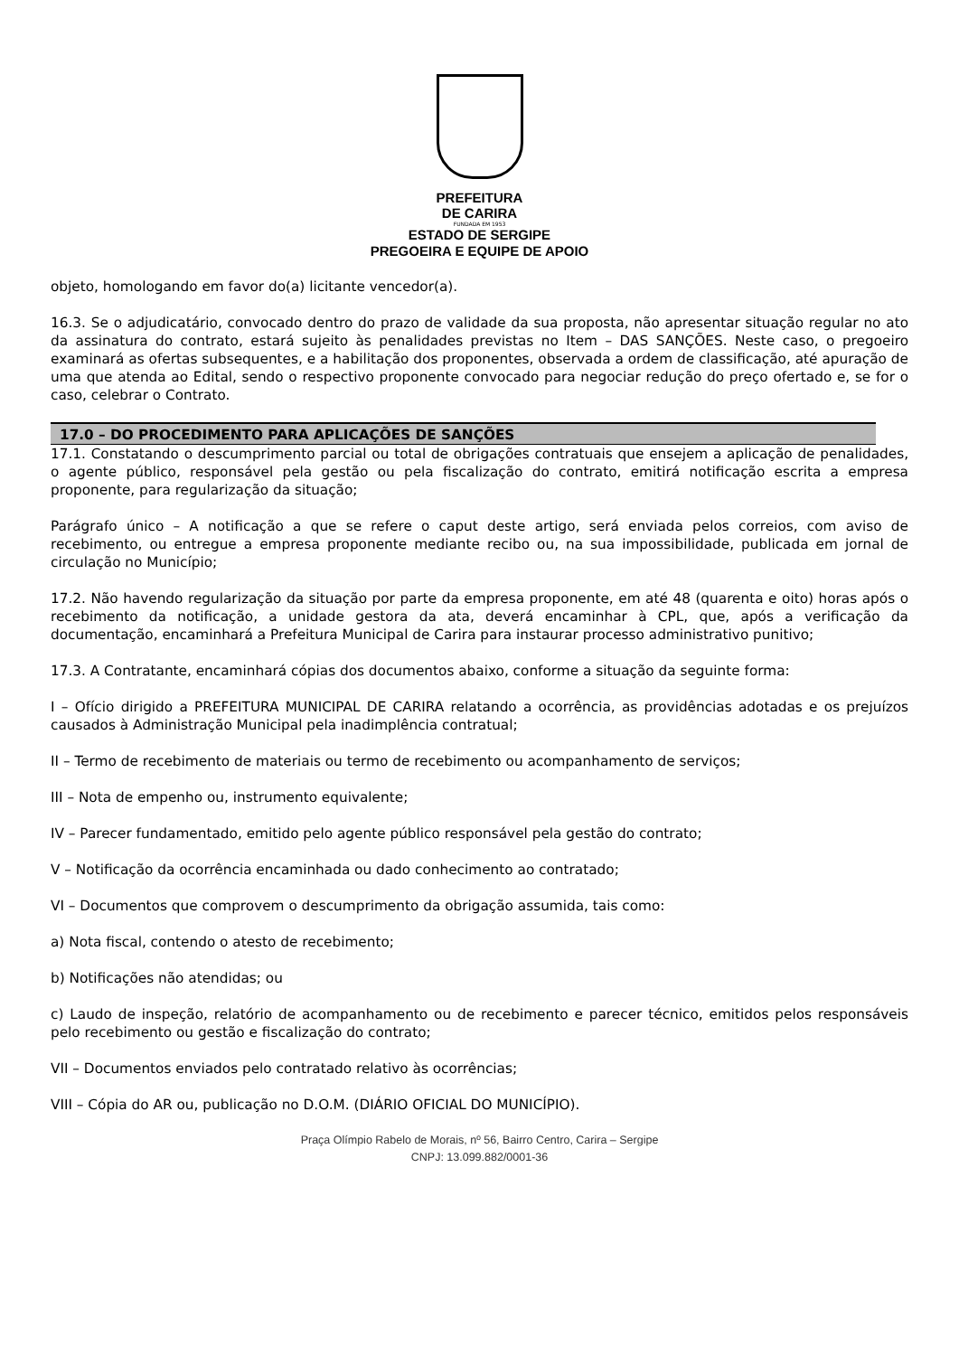PREFEITURA
DE CARIRA
FUNDADA EM 1953
ESTADO DE SERGIPE
PREGOEIRA E EQUIPE DE APOIO
objeto, homologando em favor do(a) licitante vencedor(a).
16.3. Se o adjudicatário, convocado dentro do prazo de validade da sua proposta, não apresentar situação regular no ato da assinatura do contrato, estará sujeito às penalidades previstas no Item – DAS SANÇÕES. Neste caso, o pregoeiro examinará as ofertas subsequentes, e a habilitação dos proponentes, observada a ordem de classificação, até apuração de uma que atenda ao Edital, sendo o respectivo proponente convocado para negociar redução do preço ofertado e, se for o caso, celebrar o Contrato.
17.0 – DO PROCEDIMENTO PARA APLICAÇÕES DE SANÇÕES
17.1. Constatando o descumprimento parcial ou total de obrigações contratuais que ensejem a aplicação de penalidades, o agente público, responsável pela gestão ou pela fiscalização do contrato, emitirá notificação escrita a empresa proponente, para regularização da situação;
Parágrafo único – A notificação a que se refere o caput deste artigo, será enviada pelos correios, com aviso de recebimento, ou entregue a empresa proponente mediante recibo ou, na sua impossibilidade, publicada em jornal de circulação no Município;
17.2. Não havendo regularização da situação por parte da empresa proponente, em até 48 (quarenta e oito) horas após o recebimento da notificação, a unidade gestora da ata, deverá encaminhar à CPL, que, após a verificação da documentação, encaminhará a Prefeitura Municipal de Carira para instaurar processo administrativo punitivo;
17.3. A Contratante, encaminhará cópias dos documentos abaixo, conforme a situação da seguinte forma:
I – Ofício dirigido a PREFEITURA MUNICIPAL DE CARIRA relatando a ocorrência, as providências adotadas e os prejuízos causados à Administração Municipal pela inadimplência contratual;
II – Termo de recebimento de materiais ou termo de recebimento ou acompanhamento de serviços;
III – Nota de empenho ou, instrumento equivalente;
IV – Parecer fundamentado, emitido pelo agente público responsável pela gestão do contrato;
V – Notificação da ocorrência encaminhada ou dado conhecimento ao contratado;
VI – Documentos que comprovem o descumprimento da obrigação assumida, tais como:
a) Nota fiscal, contendo o atesto de recebimento;
b) Notificações não atendidas; ou
c) Laudo de inspeção, relatório de acompanhamento ou de recebimento e parecer técnico, emitidos pelos responsáveis pelo recebimento ou gestão e fiscalização do contrato;
VII – Documentos enviados pelo contratado relativo às ocorrências;
VIII – Cópia do AR ou, publicação no D.O.M. (DIÁRIO OFICIAL DO MUNICÍPIO).
Praça Olímpio Rabelo de Morais, nº 56, Bairro Centro, Carira – Sergipe
CNPJ: 13.099.882/0001-36